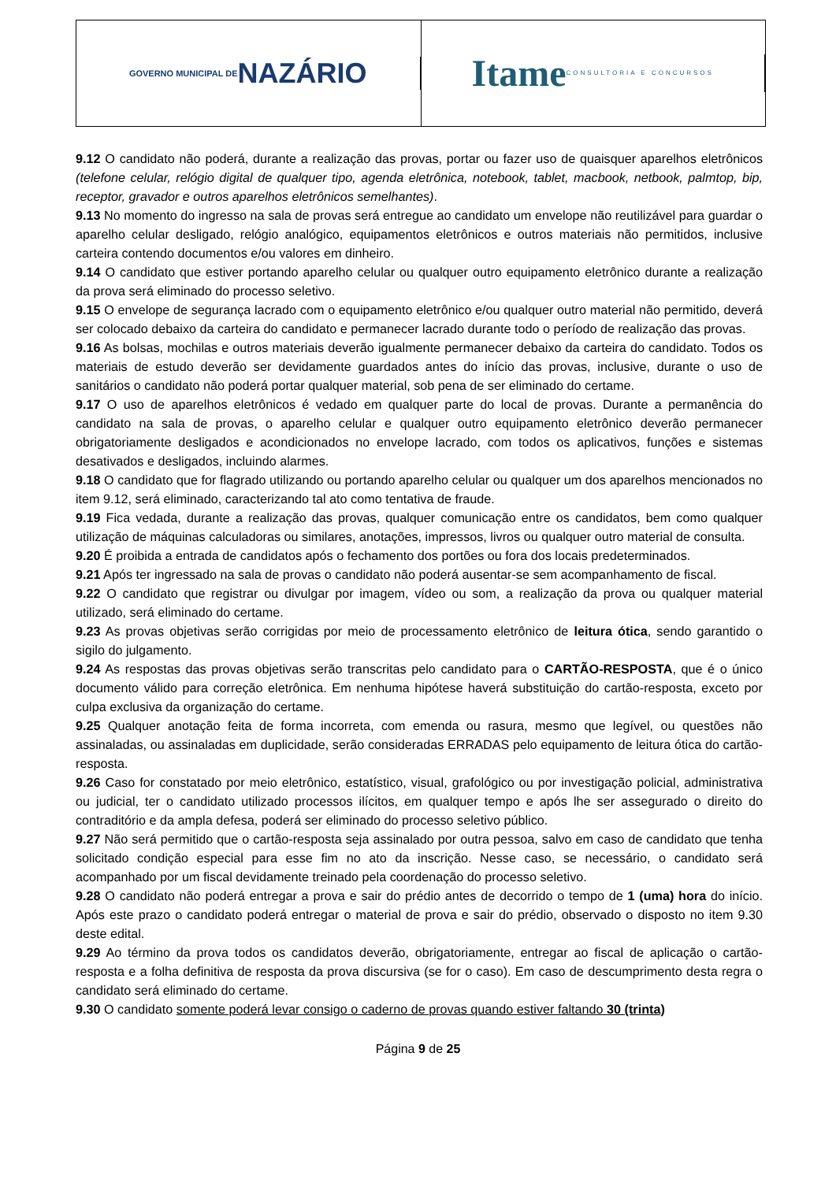GOVERNO MUNICIPAL DE NAZÁRIO
Itame CONSULTORIA E CONCURSOS
9.12 O candidato não poderá, durante a realização das provas, portar ou fazer uso de quaisquer aparelhos eletrônicos (telefone celular, relógio digital de qualquer tipo, agenda eletrônica, notebook, tablet, macbook, netbook, palmtop, bip, receptor, gravador e outros aparelhos eletrônicos semelhantes).
9.13 No momento do ingresso na sala de provas será entregue ao candidato um envelope não reutilizável para guardar o aparelho celular desligado, relógio analógico, equipamentos eletrônicos e outros materiais não permitidos, inclusive carteira contendo documentos e/ou valores em dinheiro.
9.14 O candidato que estiver portando aparelho celular ou qualquer outro equipamento eletrônico durante a realização da prova será eliminado do processo seletivo.
9.15 O envelope de segurança lacrado com o equipamento eletrônico e/ou qualquer outro material não permitido, deverá ser colocado debaixo da carteira do candidato e permanecer lacrado durante todo o período de realização das provas.
9.16 As bolsas, mochilas e outros materiais deverão igualmente permanecer debaixo da carteira do candidato. Todos os materiais de estudo deverão ser devidamente guardados antes do início das provas, inclusive, durante o uso de sanitários o candidato não poderá portar qualquer material, sob pena de ser eliminado do certame.
9.17 O uso de aparelhos eletrônicos é vedado em qualquer parte do local de provas. Durante a permanência do candidato na sala de provas, o aparelho celular e qualquer outro equipamento eletrônico deverão permanecer obrigatoriamente desligados e acondicionados no envelope lacrado, com todos os aplicativos, funções e sistemas desativados e desligados, incluindo alarmes.
9.18 O candidato que for flagrado utilizando ou portando aparelho celular ou qualquer um dos aparelhos mencionados no item 9.12, será eliminado, caracterizando tal ato como tentativa de fraude.
9.19 Fica vedada, durante a realização das provas, qualquer comunicação entre os candidatos, bem como qualquer utilização de máquinas calculadoras ou similares, anotações, impressos, livros ou qualquer outro material de consulta.
9.20 É proibida a entrada de candidatos após o fechamento dos portões ou fora dos locais predeterminados.
9.21 Após ter ingressado na sala de provas o candidato não poderá ausentar-se sem acompanhamento de fiscal.
9.22 O candidato que registrar ou divulgar por imagem, vídeo ou som, a realização da prova ou qualquer material utilizado, será eliminado do certame.
9.23 As provas objetivas serão corrigidas por meio de processamento eletrônico de leitura ótica, sendo garantido o sigilo do julgamento.
9.24 As respostas das provas objetivas serão transcritas pelo candidato para o CARTÃO-RESPOSTA, que é o único documento válido para correção eletrônica. Em nenhuma hipótese haverá substituição do cartão-resposta, exceto por culpa exclusiva da organização do certame.
9.25 Qualquer anotação feita de forma incorreta, com emenda ou rasura, mesmo que legível, ou questões não assinaladas, ou assinaladas em duplicidade, serão consideradas ERRADAS pelo equipamento de leitura ótica do cartão-resposta.
9.26 Caso for constatado por meio eletrônico, estatístico, visual, grafológico ou por investigação policial, administrativa ou judicial, ter o candidato utilizado processos ilícitos, em qualquer tempo e após lhe ser assegurado o direito do contraditório e da ampla defesa, poderá ser eliminado do processo seletivo público.
9.27 Não será permitido que o cartão-resposta seja assinalado por outra pessoa, salvo em caso de candidato que tenha solicitado condição especial para esse fim no ato da inscrição. Nesse caso, se necessário, o candidato será acompanhado por um fiscal devidamente treinado pela coordenação do processo seletivo.
9.28 O candidato não poderá entregar a prova e sair do prédio antes de decorrido o tempo de 1 (uma) hora do início. Após este prazo o candidato poderá entregar o material de prova e sair do prédio, observado o disposto no item 9.30 deste edital.
9.29 Ao término da prova todos os candidatos deverão, obrigatoriamente, entregar ao fiscal de aplicação o cartão-resposta e a folha definitiva de resposta da prova discursiva (se for o caso). Em caso de descumprimento desta regra o candidato será eliminado do certame.
9.30 O candidato somente poderá levar consigo o caderno de provas quando estiver faltando 30 (trinta)
Página 9 de 25